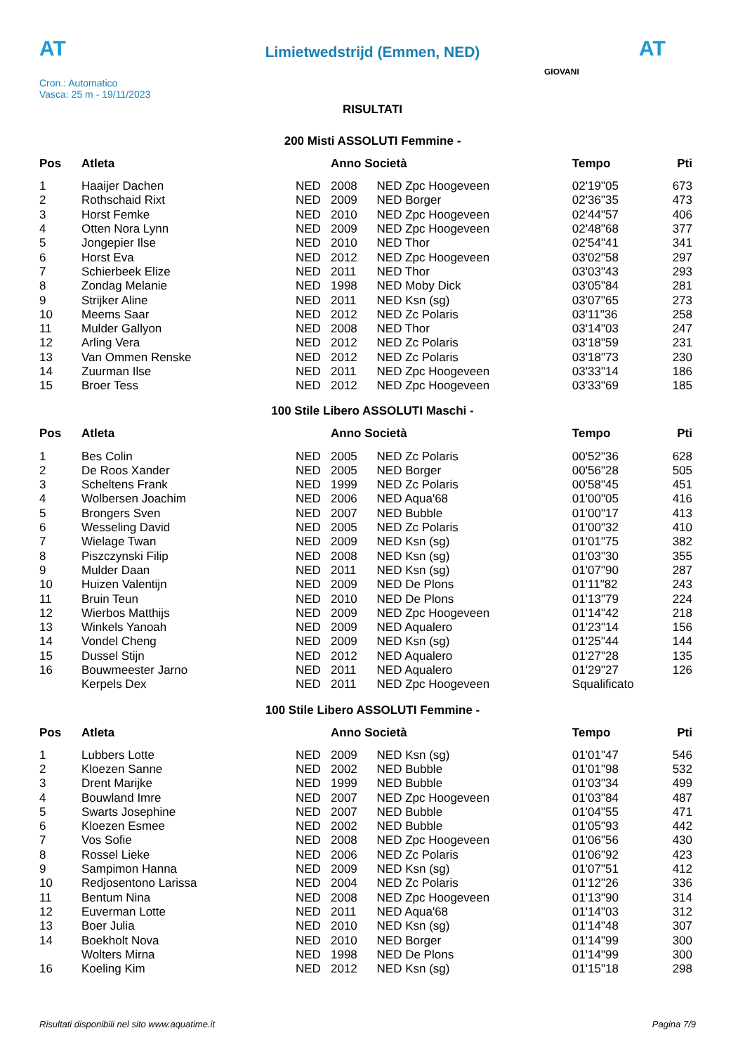AT
Limietwedstrijd (Emmen, NED) AT
Cron.: Automatico
Vasca: 25 m - 19/11/2023
GIOVANI
RISULTATI
200 Misti ASSOLUTI Femmine -
| Pos | Atleta | | Anno Società | | Tempo | Pti |
| --- | --- | --- | --- | --- | --- | --- |
| 1 | Haaijer Dachen | NED | 2008 | NED Zpc Hoogeveen | 02'19"05 | 673 |
| 2 | Rothschaid Rixt | NED | 2009 | NED Borger | 02'36"35 | 473 |
| 3 | Horst Femke | NED | 2010 | NED Zpc Hoogeveen | 02'44"57 | 406 |
| 4 | Otten Nora Lynn | NED | 2009 | NED Zpc Hoogeveen | 02'48"68 | 377 |
| 5 | Jongepier Ilse | NED | 2010 | NED Thor | 02'54"41 | 341 |
| 6 | Horst Eva | NED | 2012 | NED Zpc Hoogeveen | 03'02"58 | 297 |
| 7 | Schierbeek Elize | NED | 2011 | NED Thor | 03'03"43 | 293 |
| 8 | Zondag Melanie | NED | 1998 | NED Moby Dick | 03'05"84 | 281 |
| 9 | Strijker Aline | NED | 2011 | NED Ksn (sg) | 03'07"65 | 273 |
| 10 | Meems Saar | NED | 2012 | NED Zc Polaris | 03'11"36 | 258 |
| 11 | Mulder Gallyon | NED | 2008 | NED Thor | 03'14"03 | 247 |
| 12 | Arling Vera | NED | 2012 | NED Zc Polaris | 03'18"59 | 231 |
| 13 | Van Ommen Renske | NED | 2012 | NED Zc Polaris | 03'18"73 | 230 |
| 14 | Zuurman Ilse | NED | 2011 | NED Zpc Hoogeveen | 03'33"14 | 186 |
| 15 | Broer Tess | NED | 2012 | NED Zpc Hoogeveen | 03'33"69 | 185 |
100 Stile Libero ASSOLUTI Maschi -
| Pos | Atleta | | Anno Società | | Tempo | Pti |
| --- | --- | --- | --- | --- | --- | --- |
| 1 | Bes Colin | NED | 2005 | NED Zc Polaris | 00'52"36 | 628 |
| 2 | De Roos Xander | NED | 2005 | NED Borger | 00'56"28 | 505 |
| 3 | Scheltens Frank | NED | 1999 | NED Zc Polaris | 00'58"45 | 451 |
| 4 | Wolbersen Joachim | NED | 2006 | NED Aqua'68 | 01'00"05 | 416 |
| 5 | Brongers Sven | NED | 2007 | NED Bubble | 01'00"17 | 413 |
| 6 | Wesseling David | NED | 2005 | NED Zc Polaris | 01'00"32 | 410 |
| 7 | Wielage Twan | NED | 2009 | NED Ksn (sg) | 01'01"75 | 382 |
| 8 | Piszczynski Filip | NED | 2008 | NED Ksn (sg) | 01'03"30 | 355 |
| 9 | Mulder Daan | NED | 2011 | NED Ksn (sg) | 01'07"90 | 287 |
| 10 | Huizen Valentijn | NED | 2009 | NED De Plons | 01'11"82 | 243 |
| 11 | Bruin Teun | NED | 2010 | NED De Plons | 01'13"79 | 224 |
| 12 | Wierbos Matthijs | NED | 2009 | NED Zpc Hoogeveen | 01'14"42 | 218 |
| 13 | Winkels Yanoah | NED | 2009 | NED Aqualero | 01'23"14 | 156 |
| 14 | Vondel Cheng | NED | 2009 | NED Ksn (sg) | 01'25"44 | 144 |
| 15 | Dussel Stijn | NED | 2012 | NED Aqualero | 01'27"28 | 135 |
| 16 | Bouwmeester Jarno | NED | 2011 | NED Aqualero | 01'29"27 | 126 |
| | Kerpels Dex | NED | 2011 | NED Zpc Hoogeveen | Squalificato | |
100 Stile Libero ASSOLUTI Femmine -
| Pos | Atleta | | Anno Società | | Tempo | Pti |
| --- | --- | --- | --- | --- | --- | --- |
| 1 | Lubbers Lotte | NED | 2009 | NED Ksn (sg) | 01'01"47 | 546 |
| 2 | Kloezen Sanne | NED | 2002 | NED Bubble | 01'01"98 | 532 |
| 3 | Drent Marijke | NED | 1999 | NED Bubble | 01'03"34 | 499 |
| 4 | Bouwland Imre | NED | 2007 | NED Zpc Hoogeveen | 01'03"84 | 487 |
| 5 | Swarts Josephine | NED | 2007 | NED Bubble | 01'04"55 | 471 |
| 6 | Kloezen Esmee | NED | 2002 | NED Bubble | 01'05"93 | 442 |
| 7 | Vos Sofie | NED | 2008 | NED Zpc Hoogeveen | 01'06"56 | 430 |
| 8 | Rossel Lieke | NED | 2006 | NED Zc Polaris | 01'06"92 | 423 |
| 9 | Sampimon Hanna | NED | 2009 | NED Ksn (sg) | 01'07"51 | 412 |
| 10 | Redjosentono Larissa | NED | 2004 | NED Zc Polaris | 01'12"26 | 336 |
| 11 | Bentum Nina | NED | 2008 | NED Zpc Hoogeveen | 01'13"90 | 314 |
| 12 | Euverman Lotte | NED | 2011 | NED Aqua'68 | 01'14"03 | 312 |
| 13 | Boer Julia | NED | 2010 | NED Ksn (sg) | 01'14"48 | 307 |
| 14 | Boekholt Nova | NED | 2010 | NED Borger | 01'14"99 | 300 |
| | Wolters Mirna | NED | 1998 | NED De Plons | 01'14"99 | 300 |
| 16 | Koeling Kim | NED | 2012 | NED Ksn (sg) | 01'15"18 | 298 |
Risultati disponibili nel sito www.aquatime.it Pagina 7/9